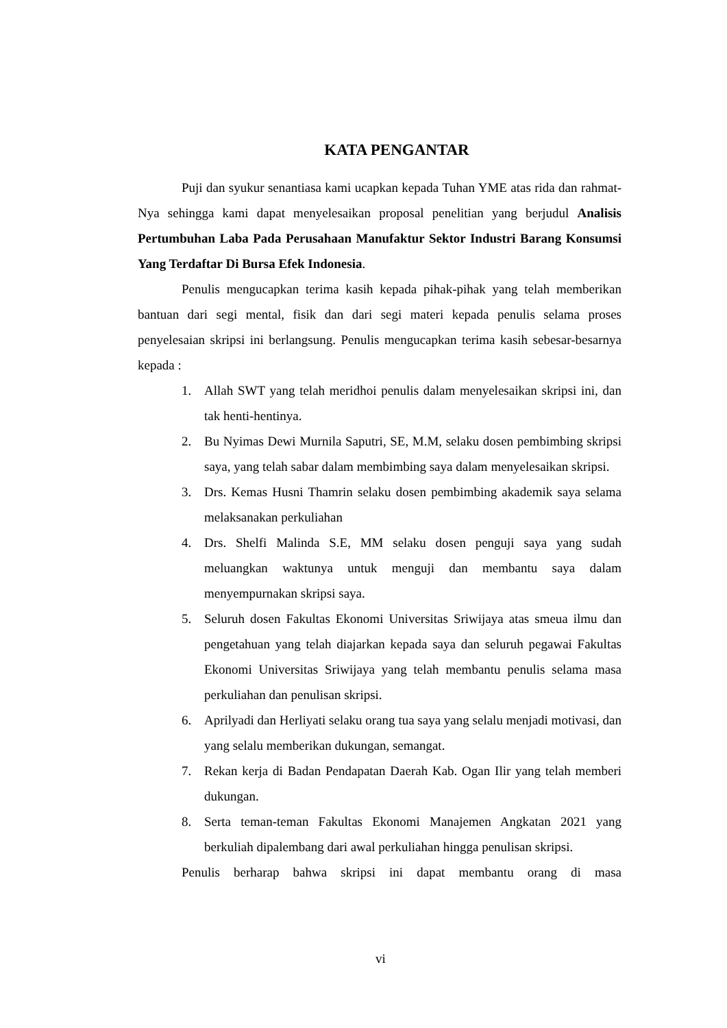KATA PENGANTAR
Puji dan syukur senantiasa kami ucapkan kepada Tuhan YME atas rida dan rahmat-Nya sehingga kami dapat menyelesaikan proposal penelitian yang berjudul Analisis Pertumbuhan Laba Pada Perusahaan Manufaktur Sektor Industri Barang Konsumsi Yang Terdaftar Di Bursa Efek Indonesia.
Penulis mengucapkan terima kasih kepada pihak-pihak yang telah memberikan bantuan dari segi mental, fisik dan dari segi materi kepada penulis selama proses penyelesaian skripsi ini berlangsung. Penulis mengucapkan terima kasih sebesar-besarnya kepada :
1. Allah SWT yang telah meridhoi penulis dalam menyelesaikan skripsi ini, dan tak henti-hentinya.
2. Bu Nyimas Dewi Murnila Saputri, SE, M.M, selaku dosen pembimbing skripsi saya, yang telah sabar dalam membimbing saya dalam menyelesaikan skripsi.
3. Drs. Kemas Husni Thamrin selaku dosen pembimbing akademik saya selama melaksanakan perkuliahan
4. Drs. Shelfi Malinda S.E, MM selaku dosen penguji saya yang sudah meluangkan waktunya untuk menguji dan membantu saya dalam menyempurnakan skripsi saya.
5. Seluruh dosen Fakultas Ekonomi Universitas Sriwijaya atas smeua ilmu dan pengetahuan yang telah diajarkan kepada saya dan seluruh pegawai Fakultas Ekonomi Universitas Sriwijaya yang telah membantu penulis selama masa perkuliahan dan penulisan skripsi.
6. Aprilyadi dan Herliyati selaku orang tua saya yang selalu menjadi motivasi, dan yang selalu memberikan dukungan, semangat.
7. Rekan kerja di Badan Pendapatan Daerah Kab. Ogan Ilir yang telah memberi dukungan.
8. Serta teman-teman Fakultas Ekonomi Manajemen Angkatan 2021 yang berkuliah dipalembang dari awal perkuliahan hingga penulisan skripsi.
Penulis berharap bahwa skripsi ini dapat membantu orang di masa
vi